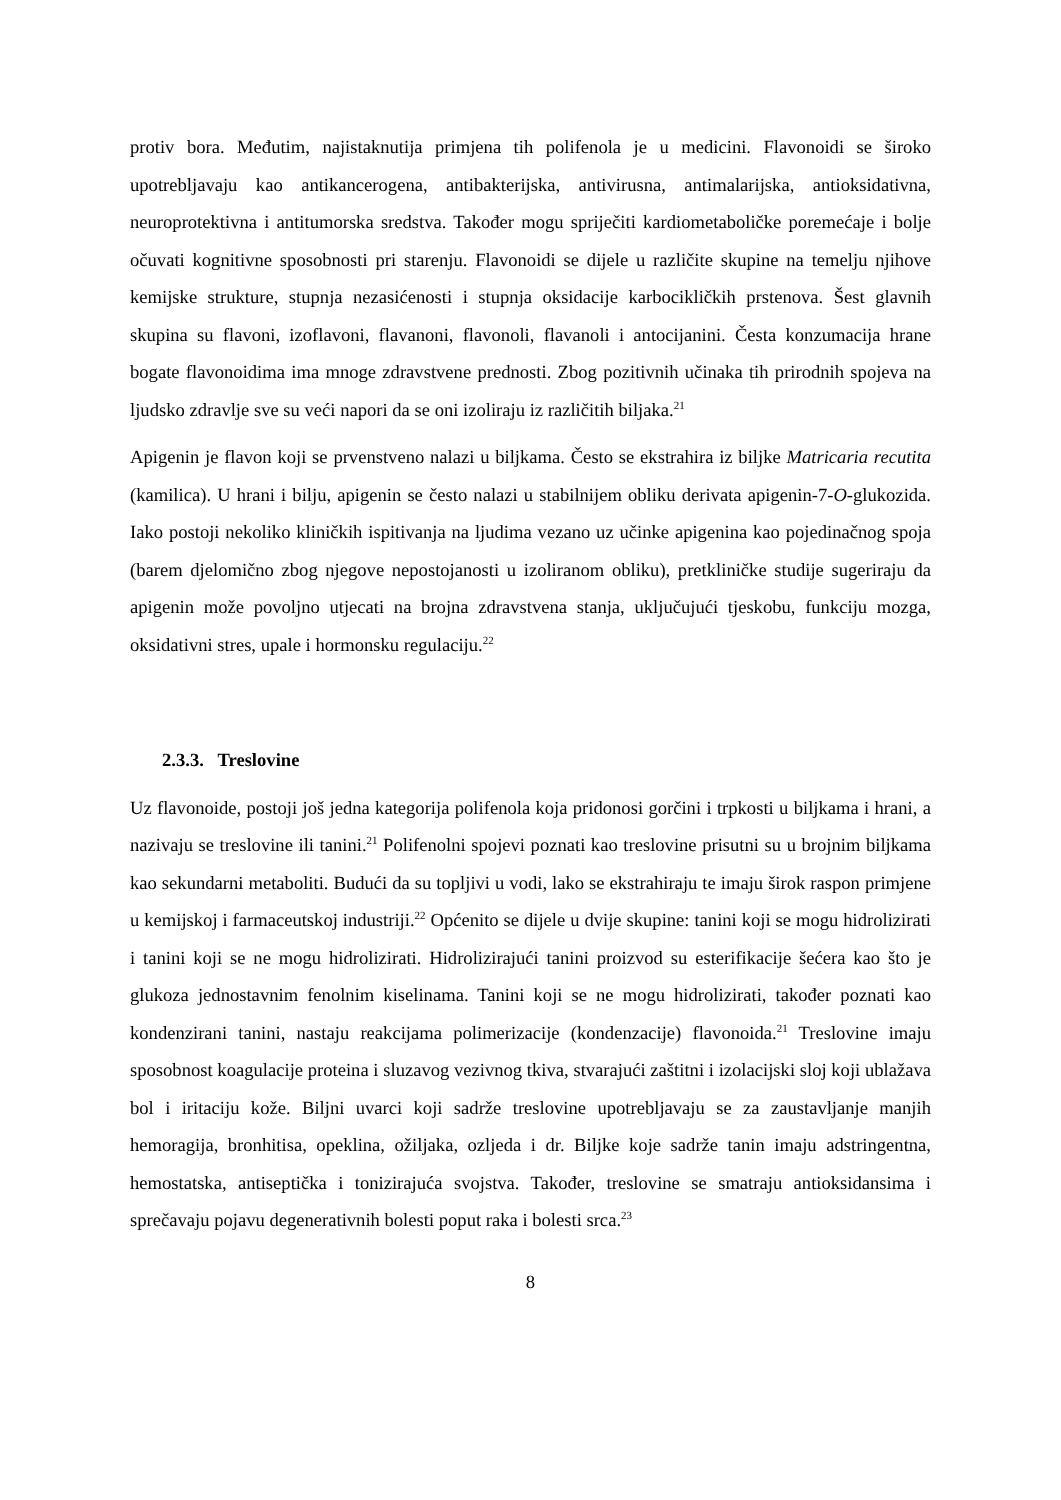protiv bora. Međutim, najistaknutija primjena tih polifenola je u medicini. Flavonoidi se široko upotrebljavaju kao antikancerogena, antibakterijska, antivirusna, antimalarijska, antioksidativna, neuroprotektivna i antitumorska sredstva. Također mogu spriječiti kardiometaboličke poremećaje i bolje očuvati kognitivne sposobnosti pri starenju. Flavonoidi se dijele u različite skupine na temelju njihove kemijske strukture, stupnja nezasićenosti i stupnja oksidacije karbocikličkih prstenova. Šest glavnih skupina su flavoni, izoflavoni, flavanoni, flavonoli, flavanoli i antocijanini. Česta konzumacija hrane bogate flavonoidima ima mnoge zdravstvene prednosti. Zbog pozitivnih učinaka tih prirodnih spojeva na ljudsko zdravlje sve su veći napori da se oni izoliraju iz različitih biljaka.<sup>21</sup>
Apigenin je flavon koji se prvenstveno nalazi u biljkama. Često se ekstrahira iz biljke Matricaria recutita (kamilica). U hrani i bilju, apigenin se često nalazi u stabilnijem obliku derivata apigenin-7-O-glukozida. Iako postoji nekoliko kliničkih ispitivanja na ljudima vezano uz učinke apigenina kao pojedinačnog spoja (barem djelomično zbog njegove nepostojanosti u izoliranom obliku), pretkliničke studije sugeriraju da apigenin može povoljno utjecati na brojna zdravstvena stanja, uključujući tjeskobu, funkciju mozga, oksidativni stres, upale i hormonsku regulaciju.<sup>22</sup>
2.3.3. Treslovine
Uz flavonoide, postoji još jedna kategorija polifenola koja pridonosi gorčini i trpkosti u biljkama i hrani, a nazivaju se treslovine ili tanini.<sup>21</sup> Polifenolni spojevi poznati kao treslovine prisutni su u brojnim biljkama kao sekundarni metaboliti. Budući da su topljivi u vodi, lako se ekstrahiraju te imaju širok raspon primjene u kemijskoj i farmaceutskoj industriji.<sup>22</sup> Općenito se dijele u dvije skupine: tanini koji se mogu hidrolizirati i tanini koji se ne mogu hidrolizirati. Hidrolizirajući tanini proizvod su esterifikacije šećera kao što je glukoza jednostavnim fenolnim kiselinama. Tanini koji se ne mogu hidrolizirati, također poznati kao kondenzirani tanini, nastaju reakcijama polimerizacije (kondenzacije) flavonoida.<sup>21</sup> Treslovine imaju sposobnost koagulacije proteina i sluzavog vezivnog tkiva, stvarajući zaštitni i izolacijski sloj koji ublažava bol i iritaciju kože. Biljni uvarci koji sadrže treslovine upotrebljavaju se za zaustavljanje manjih hemoragija, bronhitisa, opeklina, ožiljaka, ozljeda i dr. Biljke koje sadrže tanin imaju adstringentna, hemostatska, antiseptička i tonizirajuća svojstva. Također, treslovine se smatraju antioksidansima i sprečavaju pojavu degenerativnih bolesti poput raka i bolesti srca.<sup>23</sup>
8